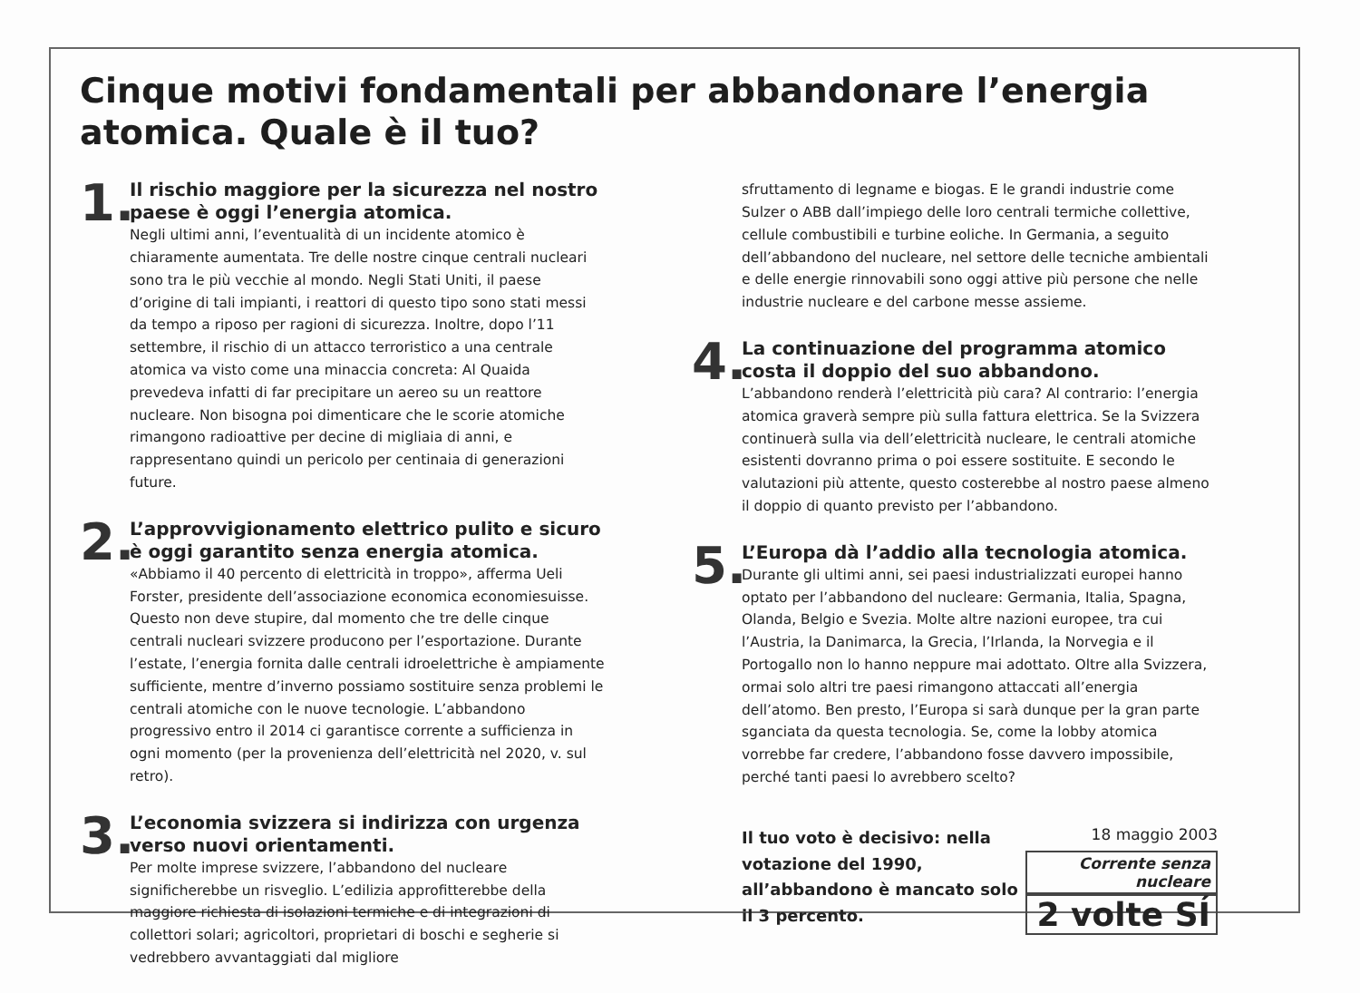Cinque motivi fondamentali per abbandonare l’energia atomica. Quale è il tuo?
1.
Il rischio maggiore per la sicurezza nel nostro paese è oggi l’energia atomica.
Negli ultimi anni, l’eventualità di un incidente atomico è chiaramente aumentata. Tre delle nostre cinque centrali nucleari sono tra le più vecchie al mondo. Negli Stati Uniti, il paese d’origine di tali impianti, i reattori di questo tipo sono stati messi da tempo a riposo per ragioni di sicurezza. Inoltre, dopo l’11 settembre, il rischio di un attacco terroristico a una centrale atomica va visto come una minaccia concreta: Al Quaida prevedeva infatti di far precipitare un aereo su un reattore nucleare. Non bisogna poi dimenticare che le scorie atomiche rimangono radioattive per decine di migliaia di anni, e rappresentano quindi un pericolo per centinaia di generazioni future.
2.
L’approvvigionamento elettrico pulito e sicuro è oggi garantito senza energia atomica.
«Abbiamo il 40 percento di elettricità in troppo», afferma Ueli Forster, presidente dell’associazione economica economiesuisse. Questo non deve stupire, dal momento che tre delle cinque centrali nucleari svizzere producono per l’esportazione. Durante l’estate, l’energia fornita dalle centrali idroelettriche è ampiamente sufficiente, mentre d’inverno possiamo sostituire senza problemi le centrali atomiche con le nuove tecnologie. L’abbandono progressivo entro il 2014 ci garantisce corrente a sufficienza in ogni momento (per la provenienza dell’elettricità nel 2020, v. sul retro).
3.
L’economia svizzera si indirizza con urgenza verso nuovi orientamenti.
Per molte imprese svizzere, l’abbandono del nucleare significherebbe un risveglio. L’edilizia approfitterebbe della maggiore richiesta di isolazioni termiche e di integrazioni di collettori solari; agricoltori, proprietari di boschi e segherie si vedrebbero avvantaggiati dal migliore
sfruttamento di legname e biogas. E le grandi industrie come Sulzer o ABB dall’impiego delle loro centrali termiche collettive, cellule combustibili e turbine eoliche. In Germania, a seguito dell’abbandono del nucleare, nel settore delle tecniche ambientali e delle energie rinnovabili sono oggi attive più persone che nelle industrie nucleare e del carbone messe assieme.
4.
La continuazione del programma atomico costa il doppio del suo abbandono.
L’abbandono renderà l’elettricità più cara? Al contrario: l’energia atomica graverà sempre più sulla fattura elettrica. Se la Svizzera continuerà sulla via dell’elettricità nucleare, le centrali atomiche esistenti dovranno prima o poi essere sostituite. E secondo le valutazioni più attente, questo costerebbe al nostro paese almeno il doppio di quanto previsto per l’abbandono.
5.
L’Europa dà l’addio alla tecnologia atomica.
Durante gli ultimi anni, sei paesi industrializzati europei hanno optato per l’abbandono del nucleare: Germania, Italia, Spagna, Olanda, Belgio e Svezia. Molte altre nazioni europee, tra cui l’Austria, la Danimarca, la Grecia, l’Irlanda, la Norvegia e il Portogallo non lo hanno neppure mai adottato. Oltre alla Svizzera, ormai solo altri tre paesi rimangono attaccati all’energia dell’atomo. Ben presto, l’Europa si sarà dunque per la gran parte sganciata da questa tecnologia. Se, come la lobby atomica vorrebbe far credere, l’abbandono fosse davvero impossibile, perché tanti paesi lo avrebbero scelto?
Il tuo voto è decisivo: nella votazione del 1990, all’abbandono è mancato solo il 3 percento.
18 maggio 2003
Corrente senza nucleare
2 volte SÍ